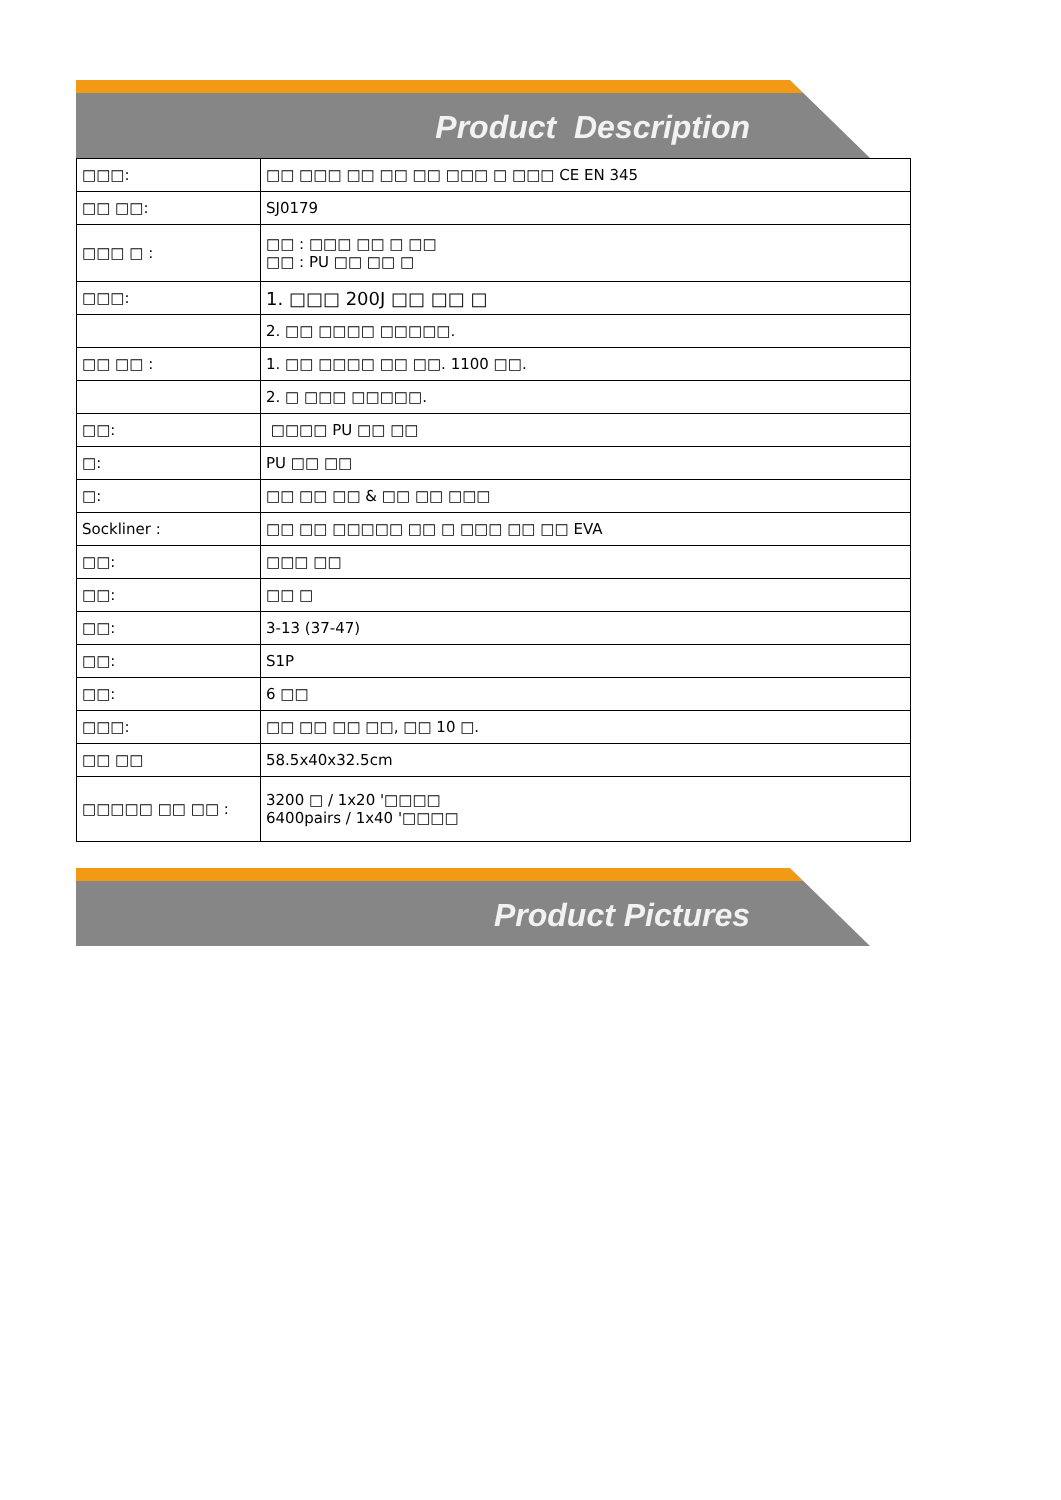Product Description
| □□□: | □□ □□□ □□ □□ □□ □□□ □ □□□ CE EN 345 |
| □□ □□: | SJ0179 |
| □□□ □ : | □□ : □□□ □□ □ □□ □□ : PU □□ □□ □ |
| □□□: | 1. □□□ 200J □□ □□ □ |
| | 2. □□ □□□□ □□□□□. |
| □□ □□ : | 1. □□ □□□□ □□ □□. 1100 □□. |
| | 2. □ □□□ □□□□□. |
| □□: | □□□□ PU □□ □□ |
| □: | PU □□ □□ |
| □: | □□ □□ □□ & □□ □□ □□□ |
| Sockliner : | □□ □□ □□□□□ □□ □ □□□ □□ □□ EVA |
| □□: | □□□ □□ |
| □□: | □□ □ |
| □□: | 3-13 (37-47) |
| □□: | S1P |
| □□: | 6 □□ |
| □□□: | □□ □□ □□ □□, □□ 10 □. |
| □□ □□ | 58.5x40x32.5cm |
| □□□□□ □□ □□ : | 3200 □ / 1x20 '□□□□ 6400pairs / 1x40 '□□□□ |
Product Pictures